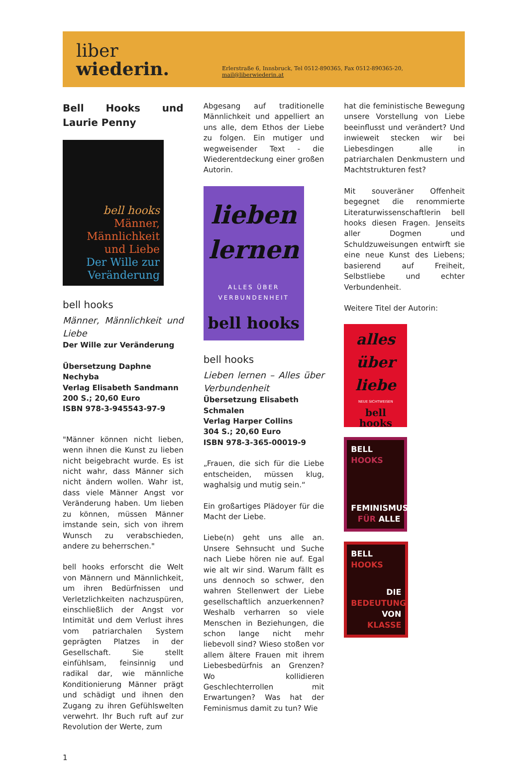liber wiederin. Erlerstraße 6, Innsbruck, Tel 0512-890365, Fax 0512-890365-20, mail@liberwiederin.at
Bell Hooks und Laurie Penny
bell hooks
Männer, Männlichkeit und Liebe
Der Wille zur Veränderung
bell hooks
Männer, Männlichkeit und Liebe
Der Wille zur Veränderung
Übersetzung Daphne Nechyba
Verlag Elisabeth Sandmann
200 S.; 20,60 Euro
ISBN 978-3-945543-97-9
"Männer können nicht lieben, wenn ihnen die Kunst zu lieben nicht beigebracht wurde. Es ist nicht wahr, dass Männer sich nicht ändern wollen. Wahr ist, dass viele Männer Angst vor Veränderung haben. Um lieben zu können, müssen Männer imstande sein, sich von ihrem Wunsch zu verabschieden, andere zu beherrschen."
bell hooks erforscht die Welt von Männern und Männlichkeit, um ihren Bedürfnissen und Verletzlichkeiten nachzuspüren, einschließlich der Angst vor Intimität und dem Verlust ihres vom patriarchalen System geprägten Platzes in der Gesellschaft. Sie stellt einfühlsam, feinsinnig und radikal dar, wie männliche Konditionierung Männer prägt und schädigt und ihnen den Zugang zu ihren Gefühlswelten verwehrt. Ihr Buch ruft auf zur Revolution der Werte, zum
Abgesang auf traditionelle Männlichkeit und appelliert an uns alle, dem Ethos der Liebe zu folgen. Ein mutiger und wegweisender Text - die Wiederentdeckung einer großen Autorin.
lieben lernen
ALLES ÜBER VERBUNDENHEIT
bell hooks
bell hooks
Lieben lernen – Alles über Verbundenheit
Übersetzung Elisabeth Schmalen
Verlag Harper Collins
304 S.; 20,60 Euro
ISBN 978-3-365-00019-9
„Frauen, die sich für die Liebe entscheiden, müssen klug, waghalsig und mutig sein.“
Ein großartiges Plädoyer für die Macht der Liebe.
Liebe(n) geht uns alle an. Unsere Sehnsucht und Suche nach Liebe hören nie auf. Egal wie alt wir sind. Warum fällt es uns dennoch so schwer, den wahren Stellenwert der Liebe gesellschaftlich anzuerkennen? Weshalb verharren so viele Menschen in Beziehungen, die schon lange nicht mehr liebevoll sind? Wieso stoßen vor allem ältere Frauen mit ihrem Liebesbedürfnis an Grenzen? Wo kollidieren Geschlechterrollen mit Erwartungen? Was hat der Feminismus damit zu tun? Wie
hat die feministische Bewegung unsere Vorstellung von Liebe beeinflusst und verändert? Und inwieweit stecken wir bei Liebesdingen alle in patriarchalen Denkmustern und Machtstrukturen fest?
Mit souveräner Offenheit begegnet die renommierte Literaturwissenschaftlerin bell hooks diesen Fragen. Jenseits aller Dogmen und Schuldzuweisungen entwirft sie eine neue Kunst des Liebens; basierend auf Freiheit, Selbstliebe und echter Verbundenheit.
Weitere Titel der Autorin:
alles über liebe
NEUE SICHTWEISEN
bell hooks
BELL HOOKS
FEMINISMUS FÜR ALLE
BELL HOOKS
DIE BEDEUTUNG VON KLASSE
1